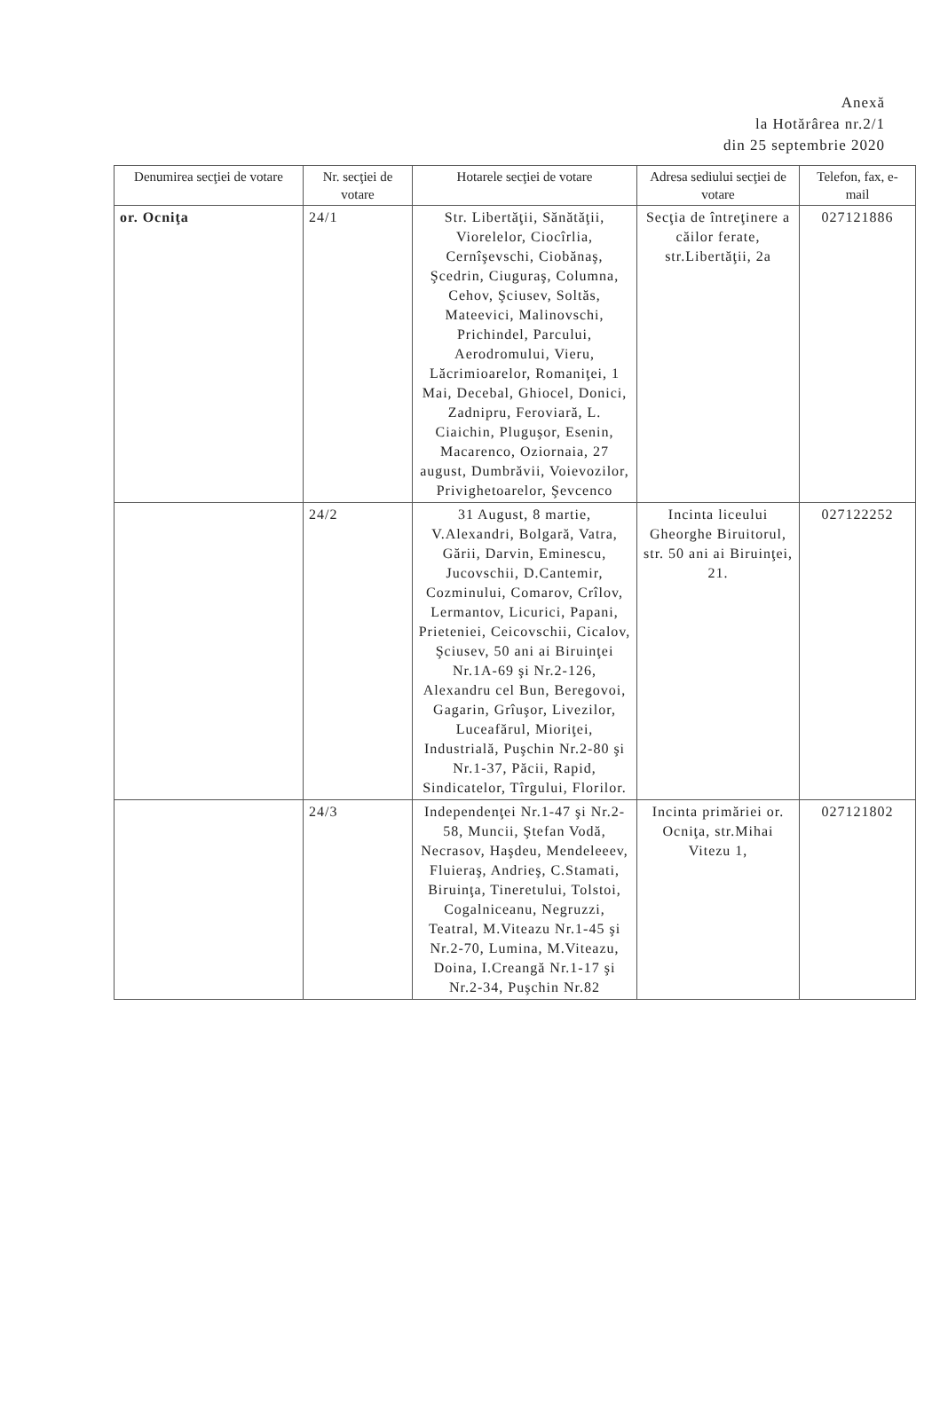Anexă
la Hotărârea nr.2/1
din 25 septembrie 2020
| Denumirea secţiei de votare | Nr. secţiei de votare | Hotarele secţiei de votare | Adresa sediului secţiei de votare | Telefon, fax, e-mail |
| --- | --- | --- | --- | --- |
| or. Ocniţa | 24/1 | Str. Libertăţii, Sănătăţii, Viorelelor, Ciocîrlia, Cernîşevschi, Ciobănaş, Şcedrin, Ciuguraş, Columna, Cehov, Şciusev, Soltăs, Mateevici, Malinovschi, Prichindel, Parcului, Aerodromului, Vieru, Lăcrimioarelor, Romaniţei, 1 Mai, Decebal, Ghiocel, Donici, Zadnipru, Feroviară, L. Ciaichin, Pluguşor, Esenin, Macarenco, Oziornaia, 27 august, Dumbrăvii, Voievozilor, Privighetoarelor, Şevcenco | Secţia de întreţinere a căilor ferate, str.Libertăţii, 2a | 027121886 |
| | 24/2 | 31 August, 8 martie, V.Alexandri, Bolgară, Vatra, Gării, Darvin, Eminescu, Jucovschii, D.Cantemir, Cozminului, Comarov, Crîlov, Lermantov, Licurici, Papani, Prieteniei, Ceicovschii, Cicalov, Şciusev, 50 ani ai Biruinţei Nr.1A-69 şi Nr.2-126, Alexandru cel Bun, Beregovoi, Gagarin, Grîuşor, Livezilor, Luceafărul, Mioriţei, Industrială, Puşchin Nr.2-80 şi Nr.1-37, Păcii, Rapid, Sindicatelor, Tîrgului, Florilor. | Incinta liceului Gheorghe Biruitorul, str. 50 ani ai Biruinţei, 21. | 027122252 |
| | 24/3 | Independenţei Nr.1-47 şi Nr.2-58, Muncii, Ştefan Vodă, Necrasov, Haşdeu, Mendeleeev, Fluieraş, Andrieş, C.Stamati, Biruinţa, Tineretului, Tolstoi, Cogalniceanu, Negruzzi, Teatral, M.Viteazu Nr.1-45 şi Nr.2-70, Lumina, M.Viteazu, Doina, I.Creangă Nr.1-17 şi Nr.2-34, Puşchin Nr.82 | Incinta primăriei or. Ocniţa, str.Mihai Vitezu 1, | 027121802 |